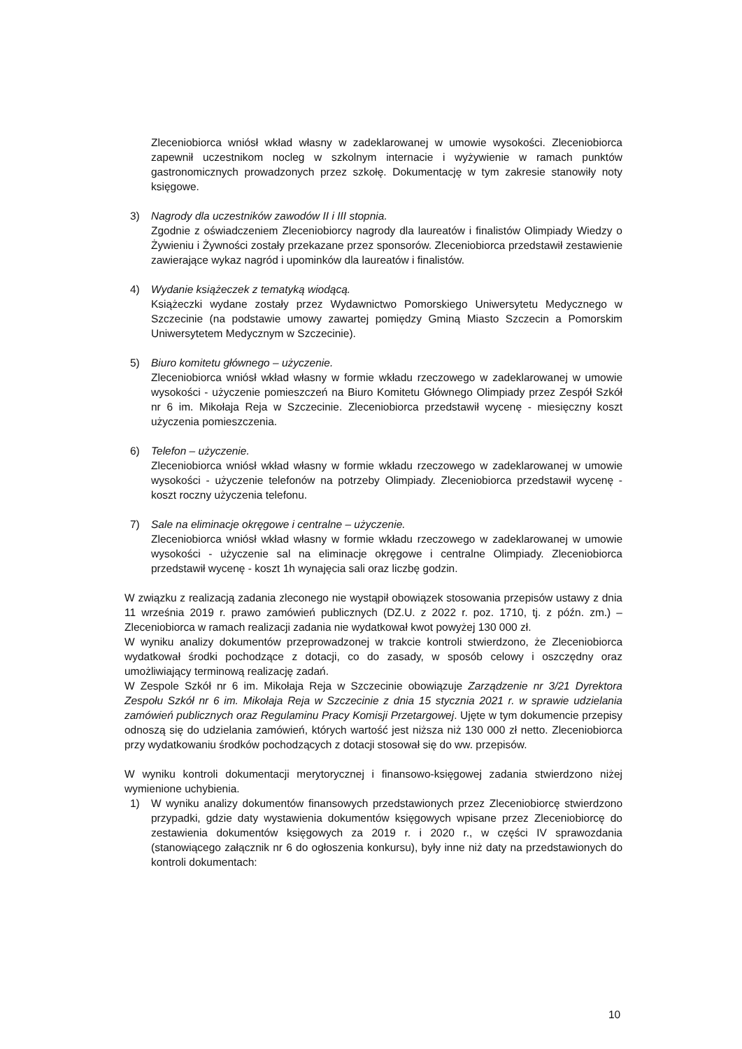Zleceniobiorca wniósł wkład własny w zadeklarowanej w umowie wysokości. Zleceniobiorca zapewnił uczestnikom nocleg w szkolnym internacie i wyżywienie w ramach punktów gastronomicznych prowadzonych przez szkołę. Dokumentację w tym zakresie stanowiły noty księgowe.
3) Nagrody dla uczestników zawodów II i III stopnia.
Zgodnie z oświadczeniem Zleceniobiorcy nagrody dla laureatów i finalistów Olimpiady Wiedzy o Żywieniu i Żywności zostały przekazane przez sponsorów. Zleceniobiorca przedstawił zestawienie zawierające wykaz nagród i upominków dla laureatów i finalistów.
4) Wydanie książeczek z tematyką wiodącą.
Książeczki wydane zostały przez Wydawnictwo Pomorskiego Uniwersytetu Medycznego w Szczecinie (na podstawie umowy zawartej pomiędzy Gminą Miasto Szczecin a Pomorskim Uniwersytetem Medycznym w Szczecinie).
5) Biuro komitetu głównego – użyczenie.
Zleceniobiorca wniósł wkład własny w formie wkładu rzeczowego w zadeklarowanej w umowie wysokości - użyczenie pomieszczeń na Biuro Komitetu Głównego Olimpiady przez Zespół Szkół nr 6 im. Mikołaja Reja w Szczecinie. Zleceniobiorca przedstawił wycenę - miesięczny koszt użyczenia pomieszczenia.
6) Telefon – użyczenie.
Zleceniobiorca wniósł wkład własny w formie wkładu rzeczowego w zadeklarowanej w umowie wysokości - użyczenie telefonów na potrzeby Olimpiady. Zleceniobiorca przedstawił wycenę - koszt roczny użyczenia telefonu.
7) Sale na eliminacje okręgowe i centralne – użyczenie.
Zleceniobiorca wniósł wkład własny w formie wkładu rzeczowego w zadeklarowanej w umowie wysokości - użyczenie sal na eliminacje okręgowe i centralne Olimpiady. Zleceniobiorca przedstawił wycenę - koszt 1h wynajęcia sali oraz liczbę godzin.
W związku z realizacją zadania zleconego nie wystąpił obowiązek stosowania przepisów ustawy z dnia 11 września 2019 r. prawo zamówień publicznych (DZ.U. z 2022 r. poz. 1710, tj. z późn. zm.) – Zleceniobiorca w ramach realizacji zadania nie wydatkował kwot powyżej 130 000 zł.
W wyniku analizy dokumentów przeprowadzonej w trakcie kontroli stwierdzono, że Zleceniobiorca wydatkował środki pochodzące z dotacji, co do zasady, w sposób celowy i oszczędny oraz umożliwiający terminową realizację zadań.
W Zespole Szkół nr 6 im. Mikołaja Reja w Szczecinie obowiązuje Zarządzenie nr 3/21 Dyrektora Zespołu Szkół nr 6 im. Mikołaja Reja w Szczecinie z dnia 15 stycznia 2021 r. w sprawie udzielania zamówień publicznych oraz Regulaminu Pracy Komisji Przetargowej. Ujęte w tym dokumencie przepisy odnoszą się do udzielania zamówień, których wartość jest niższa niż 130 000 zł netto. Zleceniobiorca przy wydatkowaniu środków pochodzących z dotacji stosował się do ww. przepisów.
W wyniku kontroli dokumentacji merytorycznej i finansowo-księgowej zadania stwierdzono niżej wymienione uchybienia.
1) W wyniku analizy dokumentów finansowych przedstawionych przez Zleceniobiorcę stwierdzono przypadki, gdzie daty wystawienia dokumentów księgowych wpisane przez Zleceniobiorcę do zestawienia dokumentów księgowych za 2019 r. i 2020 r., w części IV sprawozdania (stanowiącego załącznik nr 6 do ogłoszenia konkursu), były inne niż daty na przedstawionych do kontroli dokumentach:
10